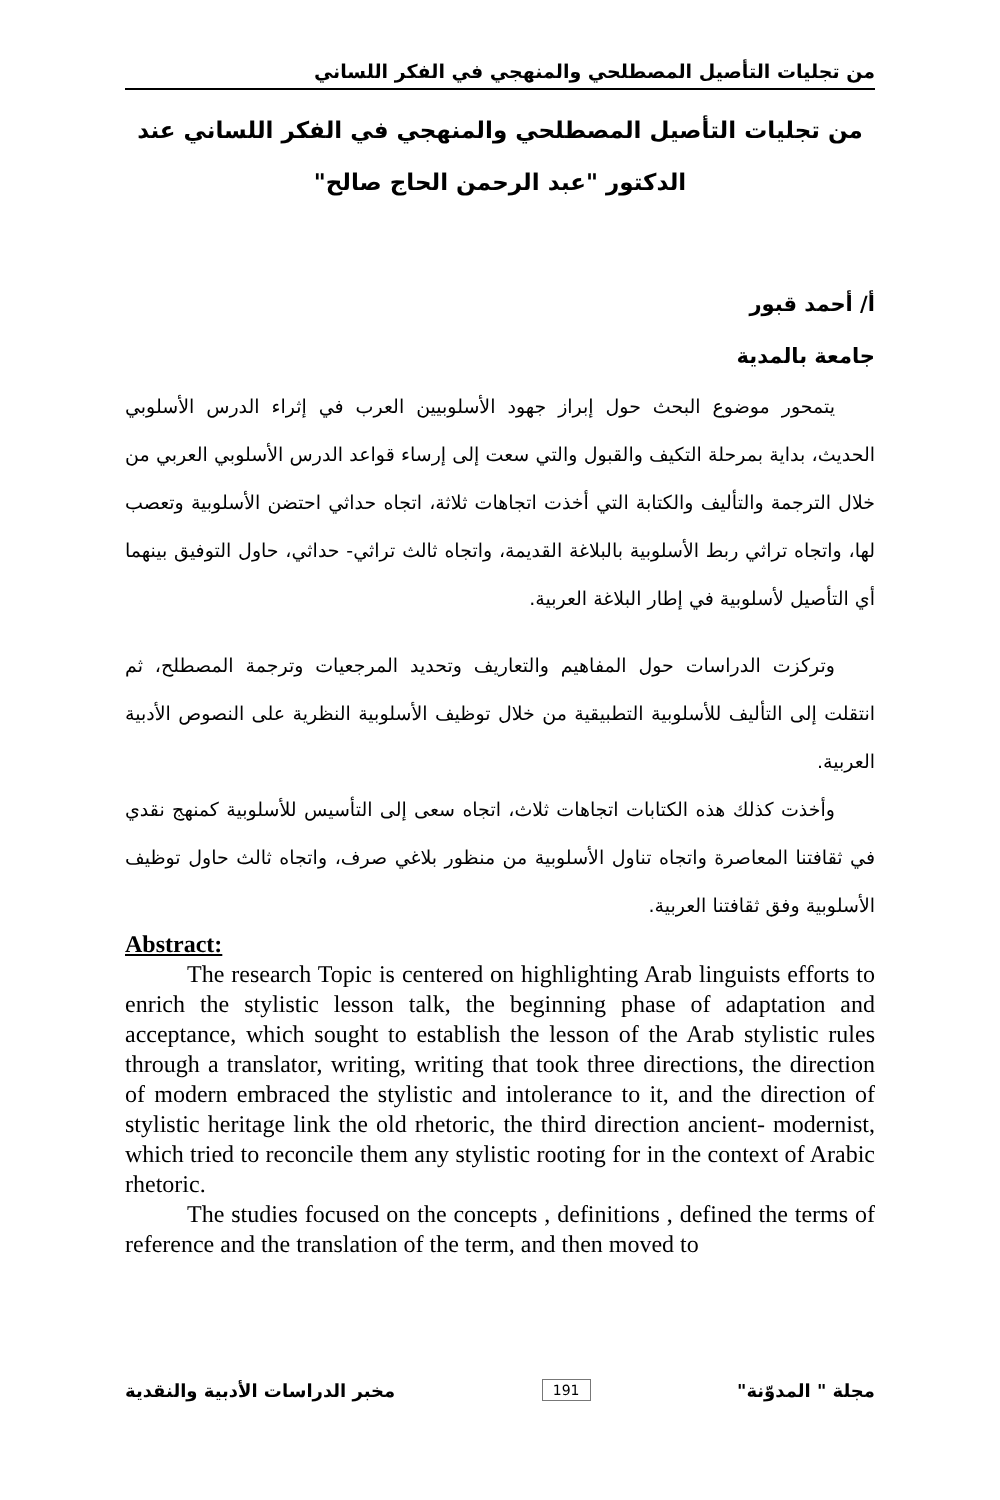من تجليات التأصيل المصطلحي والمنهجي في الفكر اللساني
من تجليات التأصيل المصطلحي والمنهجي في الفكر اللساني عند
الدكتور "عبد الرحمن الحاج صالح"
أ/ أحمد قبور
جامعة بالمدية
يتمحور موضوع البحث حول إبراز جهود الأسلوبيين العرب في إثراء الدرس الأسلوبي الحديث، بداية بمرحلة التكيف والقبول والتي سعت إلى إرساء قواعد الدرس الأسلوبي العربي من خلال الترجمة والتأليف والكتابة التي أخذت اتجاهات ثلاثة، اتجاه حداثي احتضن الأسلوبية وتعصب لها، واتجاه تراثي ربط الأسلوبية بالبلاغة القديمة، واتجاه ثالث تراثي- حداثي، حاول التوفيق بينهما أي التأصيل لأسلوبية في إطار البلاغة العربية.
وتركزت الدراسات حول المفاهيم والتعاريف وتحديد المرجعيات وترجمة المصطلح، ثم انتقلت إلى التأليف للأسلوبية التطبيقية من خلال توظيف الأسلوبية النظرية على النصوص الأدبية العربية.
وأخذت كذلك هذه الكتابات اتجاهات ثلاث، اتجاه سعى إلى التأسيس للأسلوبية كمنهج نقدي في ثقافتنا المعاصرة واتجاه تناول الأسلوبية من منظور بلاغي صرف، واتجاه ثالث حاول توظيف الأسلوبية وفق ثقافتنا العربية.
Abstract:
The research Topic is centered on highlighting Arab linguists efforts to enrich the stylistic lesson talk, the beginning phase of adaptation and acceptance, which sought to establish the lesson of the Arab stylistic rules through a translator, writing, writing that took three directions, the direction of modern embraced the stylistic and intolerance to it, and the direction of stylistic heritage link the old rhetoric, the third direction ancient- modernist, which tried to reconcile them any stylistic rooting for in the context of Arabic rhetoric.
The studies focused on the concepts , definitions , defined the terms of reference and the translation of the term, and then moved to
مجلة " المدوّنة" 191 مخبر الدراسات الأدبية والنقدية